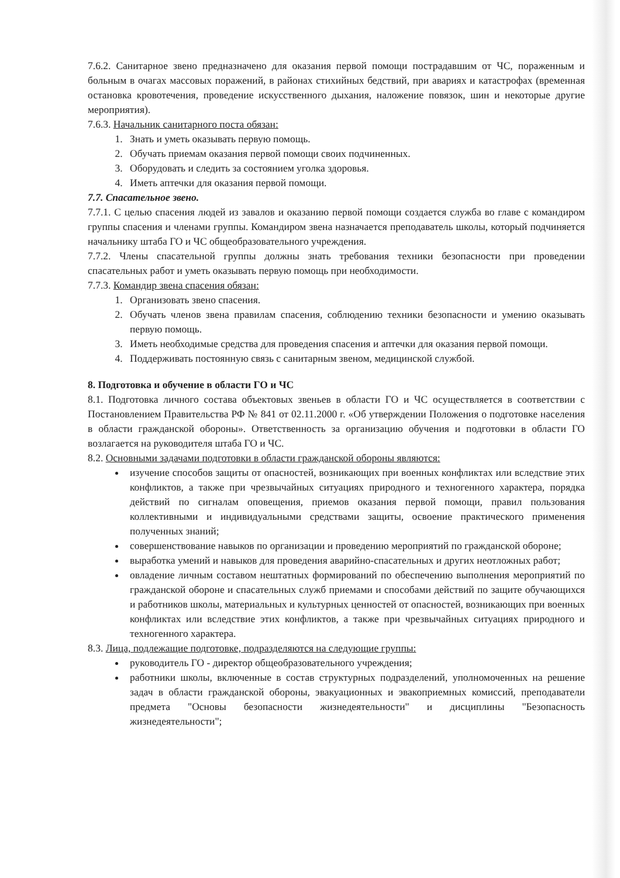7.6.2. Санитарное звено предназначено для оказания первой помощи пострадавшим от ЧС, пораженным и больным в очагах массовых поражений, в районах стихийных бедствий, при авариях и катастрофах (временная остановка кровотечения, проведение искусственного дыхания, наложение повязок, шин и некоторые другие мероприятия).
7.6.3. Начальник санитарного поста обязан:
1. Знать и уметь оказывать первую помощь.
2. Обучать приемам оказания первой помощи своих подчиненных.
3. Оборудовать и следить за состоянием уголка здоровья.
4. Иметь аптечки для оказания первой помощи.
7.7. Спасательное звено.
7.7.1. С целью спасения людей из завалов и оказанию первой помощи создается служба во главе с командиром группы спасения и членами группы. Командиром звена назначается преподаватель школы, который подчиняется начальнику штаба ГО и ЧС общеобразовательного учреждения.
7.7.2. Члены спасательной группы должны знать требования техники безопасности при проведении спасательных работ и уметь оказывать первую помощь при необходимости.
7.7.3. Командир звена спасения обязан:
1. Организовать звено спасения.
2. Обучать членов звена правилам спасения, соблюдению техники безопасности и умению оказывать первую помощь.
3. Иметь необходимые средства для проведения спасения и аптечки для оказания первой помощи.
4. Поддерживать постоянную связь с санитарным звеном, медицинской службой.
8. Подготовка и обучение в области ГО и ЧС
8.1. Подготовка личного состава объектовых звеньев в области ГО и ЧС осуществляется в соответствии с Постановлением Правительства РФ № 841 от 02.11.2000 г. «Об утверждении Положения о подготовке населения в области гражданской обороны». Ответственность за организацию обучения и подготовки в области ГО возлагается на руководителя штаба ГО и ЧС.
8.2. Основными задачами подготовки в области гражданской обороны являются:
изучение способов защиты от опасностей, возникающих при военных конфликтах или вследствие этих конфликтов, а также при чрезвычайных ситуациях природного и техногенного характера, порядка действий по сигналам оповещения, приемов оказания первой помощи, правил пользования коллективными и индивидуальными средствами защиты, освоение практического применения полученных знаний;
совершенствование навыков по организации и проведению мероприятий по гражданской обороне;
выработка умений и навыков для проведения аварийно-спасательных и других неотложных работ;
овладение личным составом нештатных формирований по обеспечению выполнения мероприятий по гражданской обороне и спасательных служб приемами и способами действий по защите обучающихся и работников школы, материальных и культурных ценностей от опасностей, возникающих при военных конфликтах или вследствие этих конфликтов, а также при чрезвычайных ситуациях природного и техногенного характера.
8.3. Лица, подлежащие подготовке, подразделяются на следующие группы:
руководитель ГО - директор общеобразовательного учреждения;
работники школы, включенные в состав структурных подразделений, уполномоченных на решение задач в области гражданской обороны, эвакуационных и эвакоприемных комиссий, преподаватели предмета "Основы безопасности жизнедеятельности" и дисциплины "Безопасность жизнедеятельности";